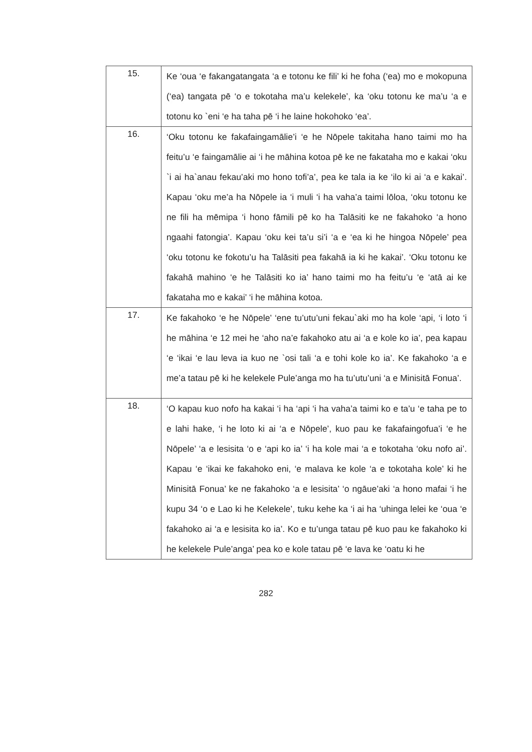| 15. | Ke ‘oua ‘e fakangatangata ‘a e totonu ke fili’ ki he foha (‘ea) mo e mokopuna (‘ea) tangata pē ‘o e tokotaha ma’u kelekele’, ka ‘oku totonu ke ma’u ‘a e totonu ko `eni ‘e ha taha pē ‘i he laine hokohoko ‘ea’. |
| 16. | ‘Oku totonu ke fakafaingamālie’i ‘e he Nōpele takitaha hano taimi mo ha feitu’u ‘e faingamālie ai ‘i he māhina kotoa pē ke ne fakataha mo e kakai ‘oku `i ai ha`anau fekau’aki mo hono tofi’a’, pea ke tala ia ke ‘ilo ki ai ‘a e kakai’. Kapau ‘oku me’a ha Nōpele ia ‘i muli ‘i ha vaha’a taimi lōloa, ‘oku totonu ke ne fili ha mēmipa ‘i hono fāmili pē ko ha Talāsiti ke ne fakahoko ‘a hono ngaahi fatongia’. Kapau ‘oku kei ta’u si’i ‘a e ‘ea ki he hingoa Nōpele’ pea ‘oku totonu ke fokotu’u ha Talāsiti pea fakahā ia ki he kakai’. ‘Oku totonu ke fakahā mahino ‘e he Talāsiti ko ia’ hano taimi mo ha feitu’u ‘e ‘atā ai ke fakataha mo e kakai’ ‘i he māhina kotoa. |
| 17. | Ke fakahoko ‘e he Nōpele’ ‘ene tu’utu’uni fekau`aki mo ha kole ‘api, ‘i loto ‘i he māhina ‘e 12 mei he ‘aho na’e fakahoko atu ai ‘a e kole ko ia’, pea kapau ‘e ‘ikai ‘e lau leva ia kuo ne `osi tali ‘a e tohi kole ko ia’. Ke fakahoko ‘a e me’a tatau pē ki he kelekele Pule’anga mo ha tu’utu’uni ‘a e Minisitā Fonua’. |
| 18. | ‘O kapau kuo nofo ha kakai ‘i ha ‘api ‘i ha vaha’a taimi ko e ta’u ‘e taha pe to e lahi hake, ‘i he loto ki ai ‘a e Nōpele’, kuo pau ke fakafaingofua’i ‘e he Nōpele’ ‘a e lesisita ‘o e ‘api ko ia’ ‘i ha kole mai ‘a e tokotaha ‘oku nofo ai’. Kapau ‘e ‘ikai ke fakahoko eni, ‘e malava ke kole ‘a e tokotaha kole’ ki he Minisitā Fonua’ ke ne fakahoko ‘a e lesisita’ ‘o ngāue’aki ‘a hono mafai ‘i he kupu 34 ‘o e Lao ki he Kelekele’, tuku kehe ka ‘i ai ha ‘uhinga lelei ke ‘oua ‘e fakahoko ai ‘a e lesisita ko ia’. Ko e tu’unga tatau pē kuo pau ke fakahoko ki he kelekele Pule’anga’ pea ko e kole tatau pē ‘e lava ke ‘oatu ki he |
282